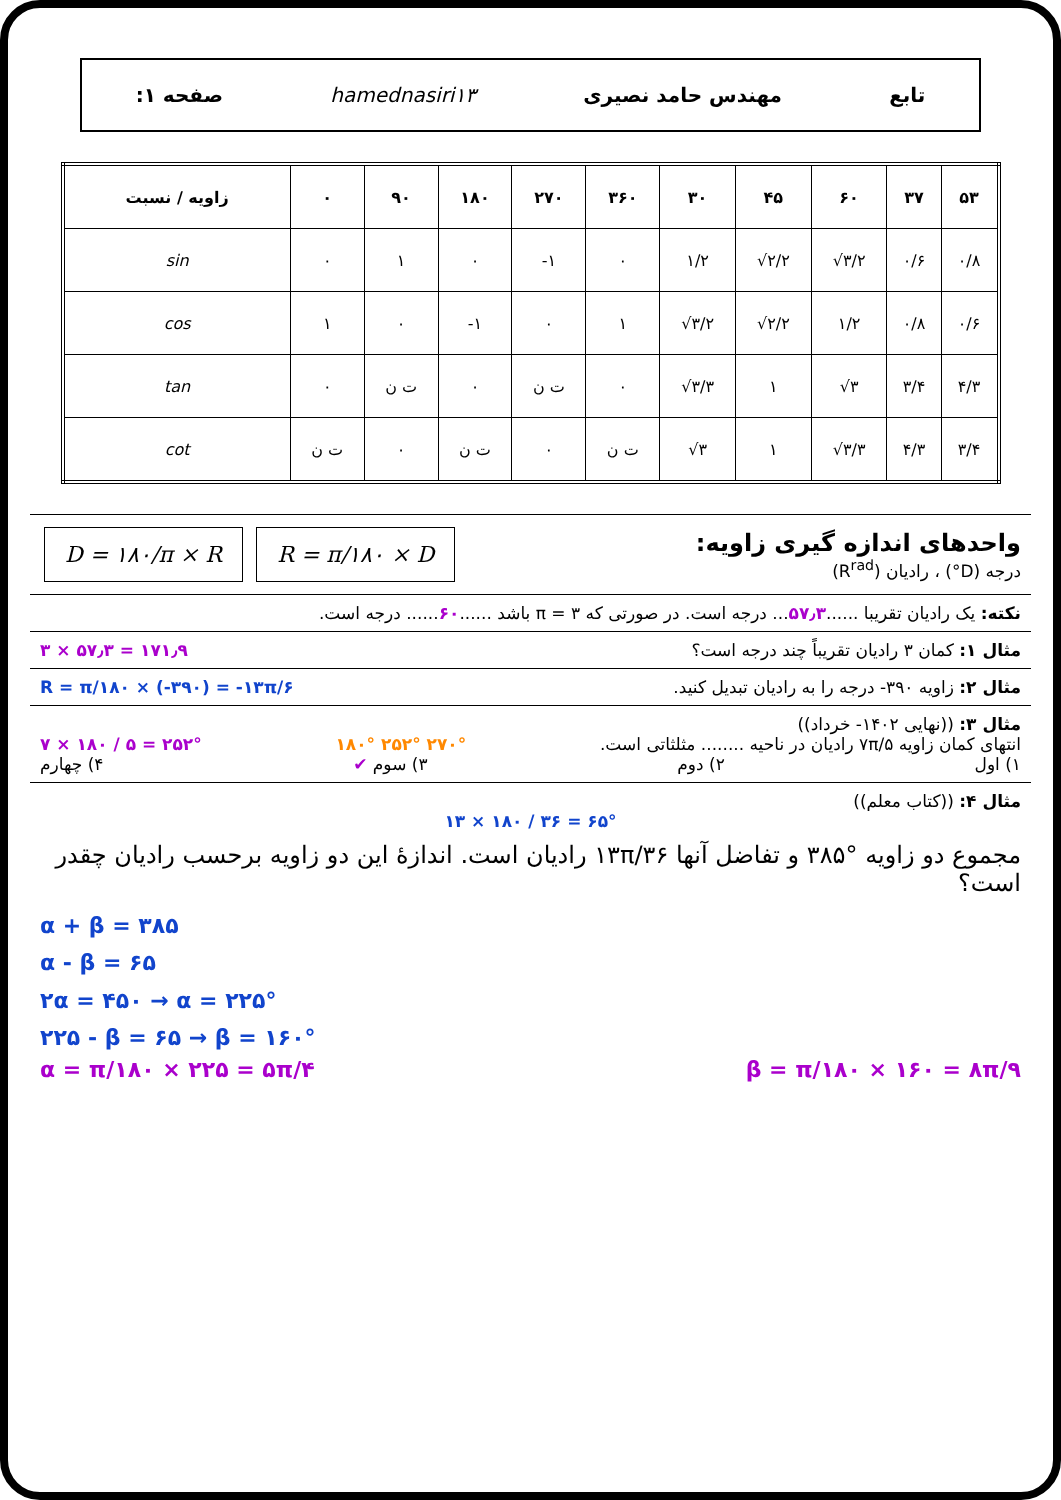تابع مهندس حامد نصیری hamednasiri۱۳ صفحه ۱:
| زاویه / نسبت | ۰ | ۹۰ | ۱۸۰ | ۲۷۰ | ۳۶۰ | ۳۰ | ۴۵ | ۶۰ | ۳۷ | ۵۳ |
| --- | --- | --- | --- | --- | --- | --- | --- | --- | --- | --- |
| sin | ۰ | ۱ | ۰ | -۱ | ۰ | ۱/۲ | √۲/۲ | √۳/۲ | ۰/۶ | ۰/۸ |
| cos | ۱ | ۰ | -۱ | ۰ | ۱ | √۳/۲ | √۲/۲ | ۱/۲ | ۰/۸ | ۰/۶ |
| tan | ۰ | ت ن | ۰ | ت ن | ۰ | √۳/۳ | ۱ | √۳ | ۳/۴ | ۴/۳ |
| cot | ت ن | ۰ | ت ن | ۰ | ت ن | √۳ | ۱ | √۳/۳ | ۴/۳ | ۳/۴ |
واحدهای اندازه گیری زاویه:
درجه (D°) ، رادیان (R<sup>rad</sup>)
R = π/۱۸۰ × D D = ۱۸۰/π × R
نکته: یک رادیان تقریبا ......۵۷٫۳... درجه است. در صورتی که π = ۳ باشد ......۶۰...... درجه است.
مثال ۱: کمان ۳ رادیان تقریباً چند درجه است؟ ۳ × ۵۷٫۳ = ۱۷۱٫۹
مثال ۲: زاویه ۳۹۰- درجه را به رادیان تبدیل کنید. R = π/۱۸۰ × (-۳۹۰) = -۱۳π/۶
مثال ۳: ((نهایی ۱۴۰۲- خرداد))
انتهای کمان زاویه ۷π/۵ رادیان در ناحیه ........ مثلثاتی است. ۱۸۰° ۲۵۲° ۲۷۰° ۷ × ۱۸۰ / ۵ = ۲۵۲°
۱) اول ۲) دوم ۳) سوم ✔ ۴) چهارم
مثال ۴: ((کتاب معلم))
۱۳ × ۱۸۰ / ۳۶ = ۶۵°
مجموع دو زاویه °۳۸۵ و تفاضل آنها ۱۳π/۳۶ رادیان است. اندازهٔ این دو زاویه برحسب رادیان چقدر است؟
α + β = ۳۸۵
α - β = ۶۵
۲α = ۴۵۰ → α = ۲۲۵°
۲۲۵ - β = ۶۵ → β = ۱۶۰°
α = π/۱۸۰ × ۲۲۵ = ۵π/۴ β = π/۱۸۰ × ۱۶۰ = ۸π/۹